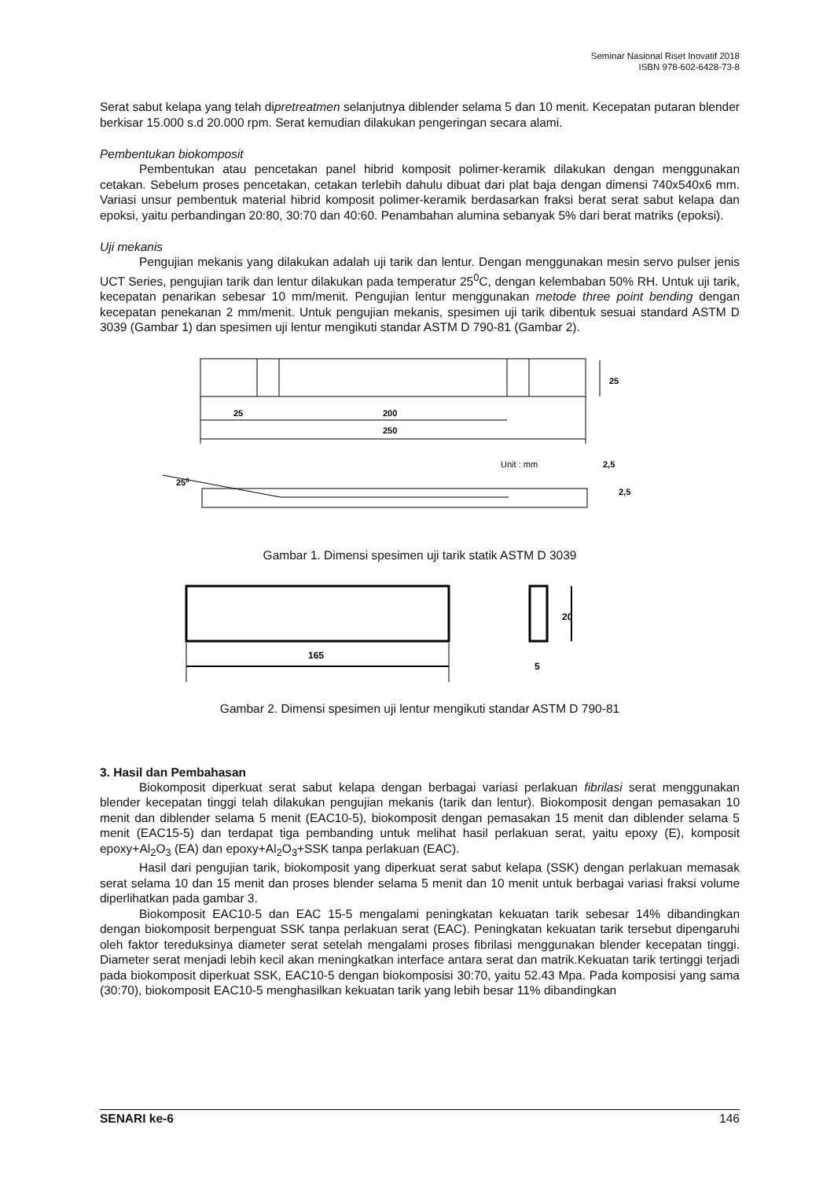Seminar Nasional Riset Inovatif 2018
ISBN 978-602-6428-73-8
Serat sabut kelapa yang telah dipretreatmen selanjutnya diblender selama 5 dan 10 menit. Kecepatan putaran blender berkisar 15.000 s.d 20.000 rpm. Serat kemudian dilakukan pengeringan secara alami.
Pembentukan biokomposit
Pembentukan atau pencetakan panel hibrid komposit polimer-keramik dilakukan dengan menggunakan cetakan. Sebelum proses pencetakan, cetakan terlebih dahulu dibuat dari plat baja dengan dimensi 740x540x6 mm. Variasi unsur pembentuk material hibrid komposit polimer-keramik berdasarkan fraksi berat serat sabut kelapa dan epoksi, yaitu perbandingan 20:80, 30:70 dan 40:60. Penambahan alumina sebanyak 5% dari berat matriks (epoksi).
Uji mekanis
Pengujian mekanis yang dilakukan adalah uji tarik dan lentur. Dengan menggunakan mesin servo pulser jenis UCT Series, pengujian tarik dan lentur dilakukan pada temperatur 25<sup>0</sup>C, dengan kelembaban 50% RH. Untuk uji tarik, kecepatan penarikan sebesar 10 mm/menit. Pengujian lentur menggunakan metode three point bending dengan kecepatan penekanan 2 mm/menit. Untuk pengujian mekanis, spesimen uji tarik dibentuk sesuai standard ASTM D 3039 (Gambar 1) dan spesimen uji lentur mengikuti standar ASTM D 790-81 (Gambar 2).
25
200
250
25
Unit : mm
2,5
2,5
250
Gambar 1. Dimensi spesimen uji tarik statik ASTM D 3039
165
20
5
Gambar 2. Dimensi spesimen uji lentur mengikuti standar ASTM D 790-81
3. Hasil dan Pembahasan
Biokomposit diperkuat serat sabut kelapa dengan berbagai variasi perlakuan fibrilasi serat menggunakan blender kecepatan tinggi telah dilakukan pengujian mekanis (tarik dan lentur). Biokomposit dengan pemasakan 10 menit dan diblender selama 5 menit (EAC10-5), biokomposit dengan pemasakan 15 menit dan diblender selama 5 menit (EAC15-5) dan terdapat tiga pembanding untuk melihat hasil perlakuan serat, yaitu epoxy (E), komposit epoxy+Al<sub>2</sub>O<sub>3</sub> (EA) dan epoxy+Al<sub>2</sub>O<sub>3</sub>+SSK tanpa perlakuan (EAC).
Hasil dari pengujian tarik, biokomposit yang diperkuat serat sabut kelapa (SSK) dengan perlakuan memasak serat selama 10 dan 15 menit dan proses blender selama 5 menit dan 10 menit untuk berbagai variasi fraksi volume diperlihatkan pada gambar 3.
Biokomposit EAC10-5 dan EAC 15-5 mengalami peningkatan kekuatan tarik sebesar 14% dibandingkan dengan biokomposit berpenguat SSK tanpa perlakuan serat (EAC). Peningkatan kekuatan tarik tersebut dipengaruhi oleh faktor tereduksinya diameter serat setelah mengalami proses fibrilasi menggunakan blender kecepatan tinggi. Diameter serat menjadi lebih kecil akan meningkatkan interface antara serat dan matrik.Kekuatan tarik tertinggi terjadi pada biokomposit diperkuat SSK, EAC10-5 dengan biokomposisi 30:70, yaitu 52.43 Mpa. Pada komposisi yang sama (30:70), biokomposit EAC10-5 menghasilkan kekuatan tarik yang lebih besar 11% dibandingkan
SENARI ke-6 146